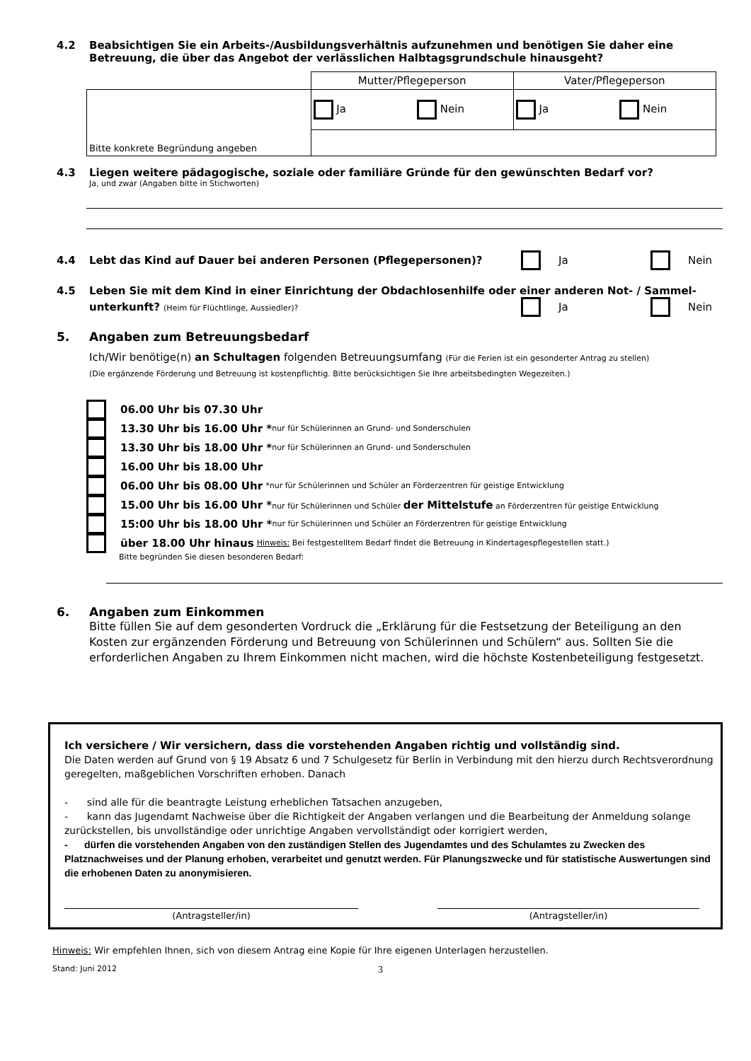4.2 Beabsichtigen Sie ein Arbeits-/Ausbildungsverhältnis aufzunehmen und benötigen Sie daher eine Betreuung, die über das Angebot der verlässlichen Halbtagsgrundschule hinausgeht?
| | Mutter/Pflegeperson | Vater/Pflegeperson |
| Bitte konkrete Begründung angeben | Ja Nein | Ja Nein |
4.3 Liegen weitere pädagogische, soziale oder familiäre Gründe für den gewünschten Bedarf vor?
Ja, und zwar (Angaben bitte in Stichworten)
4.4 Lebt das Kind auf Dauer bei anderen Personen (Pflegepersonen)? Ja Nein
4.5 Leben Sie mit dem Kind in einer Einrichtung der Obdachlosenhilfe oder einer anderen Not- / Sammel-
unterkunft? (Heim für Flüchtlinge, Aussiedler)? Ja Nein
5. Angaben zum Betreuungsbedarf
Ich/Wir benötige(n) an Schultagen folgenden Betreuungsumfang (Für die Ferien ist ein gesonderter Antrag zu stellen)
(Die ergänzende Förderung und Betreuung ist kostenpflichtig. Bitte berücksichtigen Sie Ihre arbeitsbedingten Wegezeiten.)
06.00 Uhr bis 07.30 Uhr
13.30 Uhr bis 16.00 Uhr * nur für Schülerinnen an Grund- und Sonderschulen
13.30 Uhr bis 18.00 Uhr * nur für Schülerinnen an Grund- und Sonderschulen
16.00 Uhr bis 18.00 Uhr
06.00 Uhr bis 08.00 Uhr *nur für Schülerinnen und Schüler an Förderzentren für geistige Entwicklung
15.00 Uhr bis 16.00 Uhr * nur für Schülerinnen und Schüler der Mittelstufe an Förderzentren für geistige Entwicklung
15:00 Uhr bis 18.00 Uhr * nur für Schülerinnen und Schüler an Förderzentren für geistige Entwicklung
über 18.00 Uhr hinaus Hinweis: Bei festgestelltem Bedarf findet die Betreuung in Kindertagespflegestellen statt.)
Bitte begründen Sie diesen besonderen Bedarf:
6. Angaben zum Einkommen
Bitte füllen Sie auf dem gesonderten Vordruck die „Erklärung für die Festsetzung der Beteiligung an den Kosten zur ergänzenden Förderung und Betreuung von Schülerinnen und Schülern“ aus. Sollten Sie die erforderlichen Angaben zu Ihrem Einkommen nicht machen, wird die höchste Kostenbeteiligung festgesetzt.
Ich versichere / Wir versichern, dass die vorstehenden Angaben richtig und vollständig sind.
Die Daten werden auf Grund von § 19 Absatz 6 und 7 Schulgesetz für Berlin in Verbindung mit den hierzu durch Rechtsverordnung geregelten, maßgeblichen Vorschriften erhoben. Danach
- sind alle für die beantragte Leistung erheblichen Tatsachen anzugeben,
- kann das Jugendamt Nachweise über die Richtigkeit der Angaben verlangen und die Bearbeitung der Anmeldung solange zurückstellen, bis unvollständige oder unrichtige Angaben vervollständigt oder korrigiert werden,
- dürfen die vorstehenden Angaben von den zuständigen Stellen des Jugendamtes und des Schulamtes zu Zwecken des Platznachweises und der Planung erhoben, verarbeitet und genutzt werden. Für Planungszwecke und für statistische Auswertungen sind die erhobenen Daten zu anonymisieren.
(Antragsteller/in) (Antragsteller/in)
Hinweis: Wir empfehlen Ihnen, sich von diesem Antrag eine Kopie für Ihre eigenen Unterlagen herzustellen.
Stand: Juni 2012 3